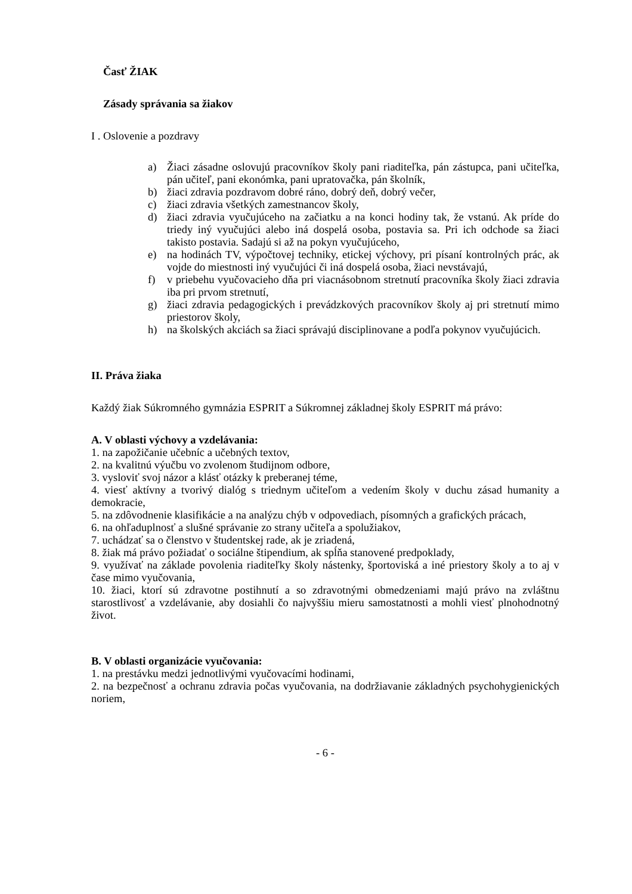Časť ŽIAK
Zásady správania sa žiakov
I . Oslovenie a pozdravy
a) Žiaci zásadne oslovujú pracovníkov školy pani riaditeľka, pán zástupca, pani učiteľka, pán učiteľ, pani ekonómka, pani upratovačka, pán školník,
b) žiaci zdravia pozdravom dobré ráno, dobrý deň, dobrý večer,
c) žiaci zdravia všetkých zamestnancov školy,
d) žiaci zdravia vyučujúceho na začiatku a na konci hodiny tak, že vstanú. Ak príde do triedy iný vyučujúci alebo iná dospelá osoba, postavia sa. Pri ich odchode sa žiaci takisto postavia. Sadajú si až na pokyn vyučujúceho,
e) na hodinách TV, výpočtovej techniky, etickej výchovy, pri písaní kontrolných prác, ak vojde do miestnosti iný vyučujúci či iná dospelá osoba, žiaci nevstávajú,
f) v priebehu vyučovacieho dňa pri viacnásobnom stretnutí pracovníka školy žiaci zdravia iba pri prvom stretnutí,
g) žiaci zdravia pedagogických i prevádzkových pracovníkov školy aj pri stretnutí mimo priestorov školy,
h) na školských akciách sa žiaci správajú disciplinovane a podľa pokynov vyučujúcich.
II. Práva žiaka
Každý žiak Súkromného gymnázia ESPRIT a Súkromnej základnej školy ESPRIT má právo:
A. V oblasti výchovy a vzdelávania:
1. na zapožičanie učebníc a učebných textov,
2. na kvalitnú výučbu vo zvolenom študijnom odbore,
3. vysloviť svoj názor a klásť otázky k preberanej téme,
4. viesť aktívny a tvorivý dialóg s triednym učiteľom a vedením školy v duchu zásad humanity a demokracie,
5. na zdôvodnenie klasifikácie a na analýzu chýb v odpovediach, písomných a grafických prácach,
6. na ohľaduplnosť a slušné správanie zo strany učiteľa a spolužiakov,
7. uchádzať sa o členstvo v študentskej rade, ak je zriadená,
8. žiak má právo požiadať o sociálne štipendium, ak spĺňa stanovené predpoklady,
9. využívať na základe povolenia riaditeľky školy nástenky, športoviská a iné priestory školy a to aj v čase mimo vyučovania,
10. žiaci, ktorí sú zdravotne postihnutí a so zdravotnými obmedzeniami majú právo na zvláštnu starostlivosť a vzdelávanie, aby dosiahli čo najvyššiu mieru samostatnosti a mohli viesť plnohodnotný život.
B. V oblasti organizácie vyučovania:
1. na prestávku medzi jednotlivými vyučovacími hodinami,
2. na bezpečnosť a ochranu zdravia počas vyučovania, na dodržiavanie základných psychohygienických noriem,
- 6 -